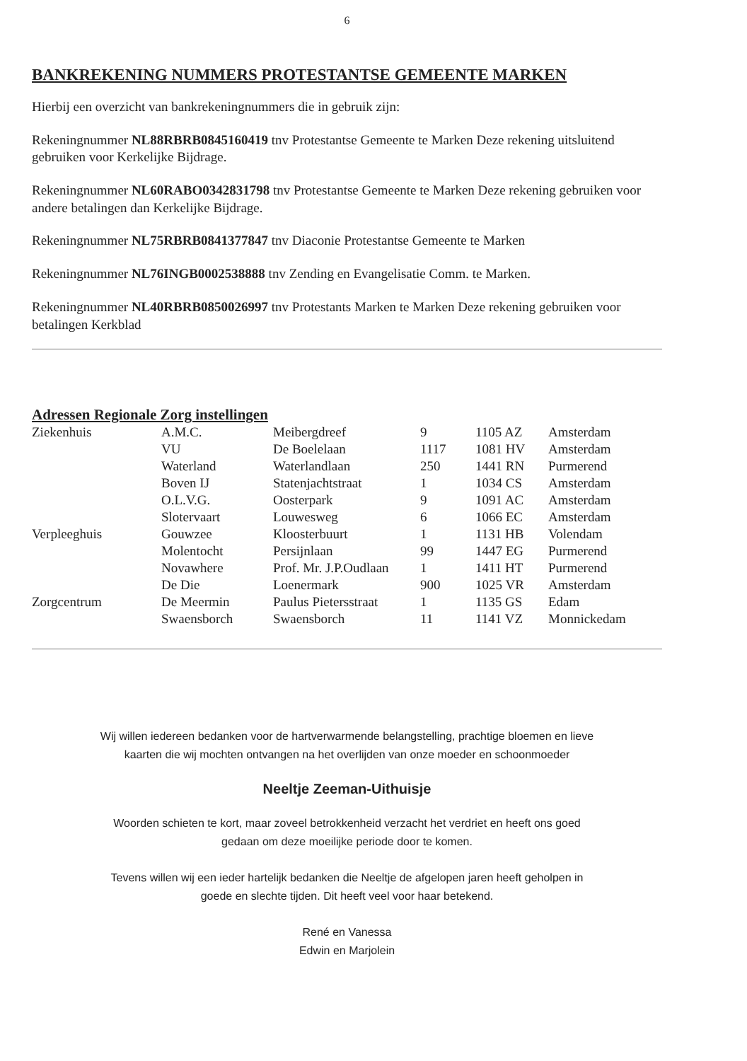6
BANKREKENING NUMMERS PROTESTANTSE GEMEENTE MARKEN
Hierbij een overzicht van bankrekeningnummers die in gebruik zijn:
Rekeningnummer NL88RBRB0845160419 tnv Protestantse Gemeente te Marken Deze rekening uitsluitend gebruiken voor Kerkelijke Bijdrage.
Rekeningnummer NL60RABO0342831798 tnv Protestantse Gemeente te Marken Deze rekening gebruiken voor andere betalingen dan Kerkelijke Bijdrage.
Rekeningnummer NL75RBRB0841377847 tnv Diaconie Protestantse Gemeente te Marken
Rekeningnummer NL76INGB0002538888 tnv Zending en Evangelisatie Comm. te Marken.
Rekeningnummer NL40RBRB0850026997 tnv Protestants Marken te Marken Deze rekening gebruiken voor betalingen Kerkblad
Adressen Regionale Zorg instellingen
| Ziekenhuis | A.M.C. | Meibergdreef | 9 | 1105 AZ | Amsterdam |
| | VU | De Boelelaan | 1117 | 1081 HV | Amsterdam |
| | Waterland | Waterlandlaan | 250 | 1441 RN | Purmerend |
| | Boven IJ | Statenjachtstraat | 1 | 1034 CS | Amsterdam |
| | O.L.V.G. | Oosterpark | 9 | 1091 AC | Amsterdam |
| | Slotervaart | Louwesweg | 6 | 1066 EC | Amsterdam |
| Verpleeghuis | Gouwzee | Kloosterbuurt | 1 | 1131 HB | Volendam |
| | Molentocht | Persijnlaan | 99 | 1447 EG | Purmerend |
| | Novawhere | Prof. Mr. J.P.Oudlaan | 1 | 1411 HT | Purmerend |
| | De Die | Loenermark | 900 | 1025 VR | Amsterdam |
| Zorgcentrum | De Meermin | Paulus Pietersstraat | 1 | 1135 GS | Edam |
| | Swaensborch | Swaensborch | 11 | 1141 VZ | Monnickedam |
Wij willen iedereen bedanken voor de hartverwarmende belangstelling, prachtige bloemen en lieve
kaarten die wij mochten ontvangen na het overlijden van onze moeder en schoonmoeder
Neeltje Zeeman-Uithuisje
Woorden schieten te kort, maar zoveel betrokkenheid verzacht het verdriet en heeft ons goed
gedaan om deze moeilijke periode door te komen.
Tevens willen wij een ieder hartelijk bedanken die Neeltje de afgelopen jaren heeft geholpen in
goede en slechte tijden. Dit heeft veel voor haar betekend.
René en Vanessa
Edwin en Marjolein